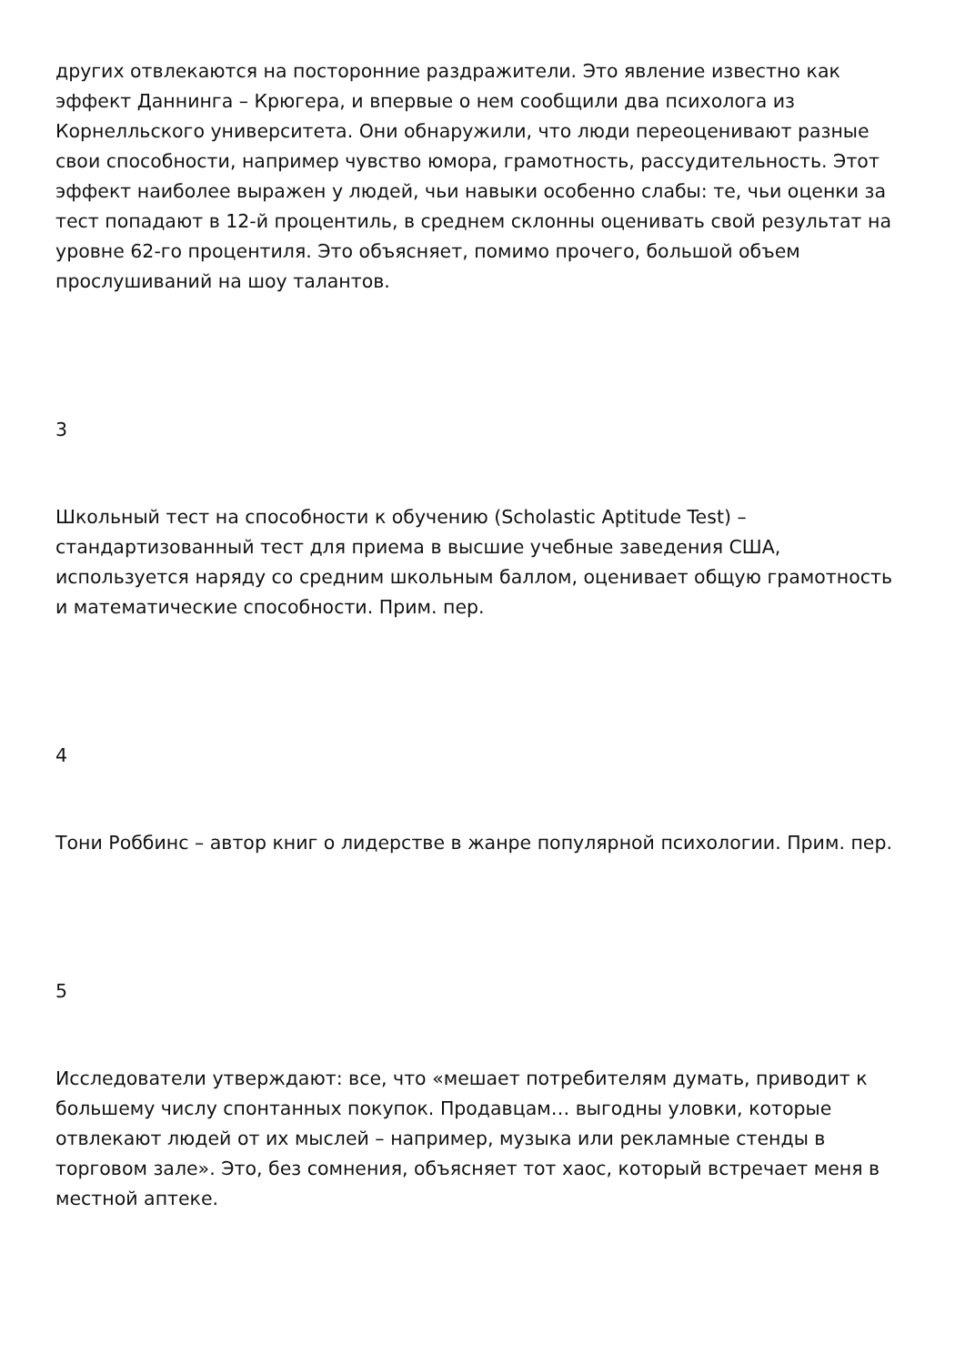других отвлекаются на посторонние раздражители. Это явление известно как эффект Даннинга – Крюгера, и впервые о нем сообщили два психолога из Корнелльского университета. Они обнаружили, что люди переоценивают разные свои способности, например чувство юмора, грамотность, рассудительность. Этот эффект наиболее выражен у людей, чьи навыки особенно слабы: те, чьи оценки за тест попадают в 12-й процентиль, в среднем склонны оценивать свой результат на уровне 62-го процентиля. Это объясняет, помимо прочего, большой объем прослушиваний на шоу талантов.
3
Школьный тест на способности к обучению (Scholastic Aptitude Test) – стандартизованный тест для приема в высшие учебные заведения США, используется наряду со средним школьным баллом, оценивает общую грамотность и математические способности. Прим. пер.
4
Тони Роббинс – автор книг о лидерстве в жанре популярной психологии. Прим. пер.
5
Исследователи утверждают: все, что «мешает потребителям думать, приводит к большему числу спонтанных покупок. Продавцам… выгодны уловки, которые отвлекают людей от их мыслей – например, музыка или рекламные стенды в торговом зале». Это, без сомнения, объясняет тот хаос, который встречает меня в местной аптеке.